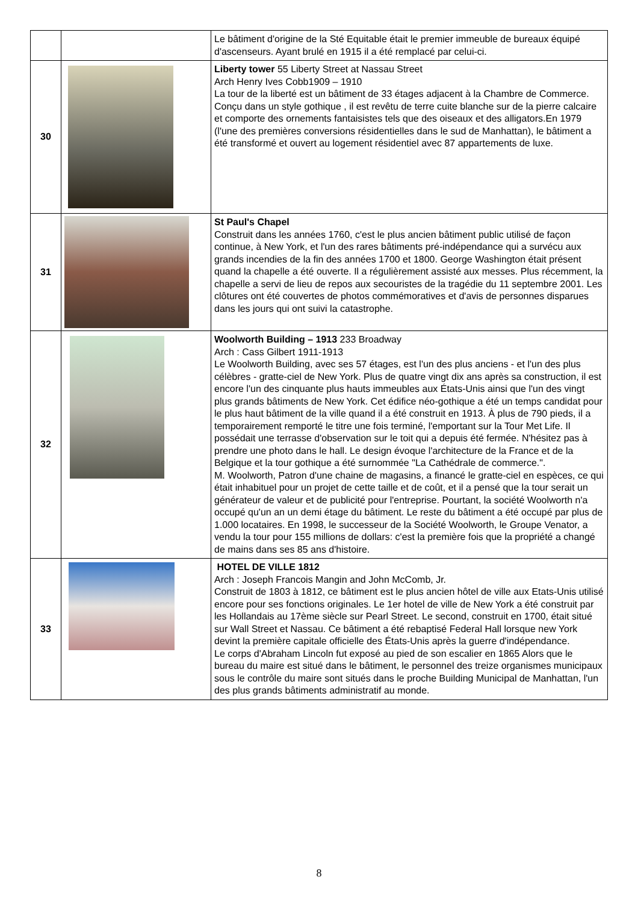| | | Le bâtiment d'origine de la Sté Equitable était le premier immeuble de bureaux équipé d'ascenseurs. Ayant brulé en 1915 il a été remplacé par celui-ci. |
| 30 | | Liberty tower 55 Liberty Street at Nassau Street Arch Henry Ives Cobb1909 – 1910 La tour de la liberté est un bâtiment de 33 étages adjacent à la Chambre de Commerce. Conçu dans un style gothique , il est revêtu de terre cuite blanche sur de la pierre calcaire et comporte des ornements fantaisistes tels que des oiseaux et des alligators.En 1979 (l'une des premières conversions résidentielles dans le sud de Manhattan), le bâtiment a été transformé et ouvert au logement résidentiel avec 87 appartements de luxe. |
| 31 | | St Paul's Chapel Construit dans les années 1760, c'est le plus ancien bâtiment public utilisé de façon continue, à New York, et l'un des rares bâtiments pré-indépendance qui a survécu aux grands incendies de la fin des années 1700 et 1800. George Washington était présent quand la chapelle a été ouverte. Il a régulièrement assisté aux messes. Plus récemment, la chapelle a servi de lieu de repos aux secouristes de la tragédie du 11 septembre 2001. Les clôtures ont été couvertes de photos commémoratives et d'avis de personnes disparues dans les jours qui ont suivi la catastrophe. |
| 32 | | Woolworth Building – 1913 233 Broadway Arch : Cass Gilbert 1911-1913 Le Woolworth Building, avec ses 57 étages, est l'un des plus anciens - et l'un des plus célèbres - gratte-ciel de New York. Plus de quatre vingt dix ans après sa construction, il est encore l'un des cinquante plus hauts immeubles aux États-Unis ainsi que l'un des vingt plus grands bâtiments de New York. Cet édifice néo-gothique a été un temps candidat pour le plus haut bâtiment de la ville quand il a été construit en 1913. À plus de 790 pieds, il a temporairement remporté le titre une fois terminé, l'emportant sur la Tour Met Life. Il possédait une terrasse d'observation sur le toit qui a depuis été fermée. N'hésitez pas à prendre une photo dans le hall. Le design évoque l'architecture de la France et de la Belgique et la tour gothique a été surnommée "La Cathédrale de commerce.". M. Woolworth, Patron d'une chaine de magasins, a financé le gratte-ciel en espèces, ce qui était inhabituel pour un projet de cette taille et de coût, et il a pensé que la tour serait un générateur de valeur et de publicité pour l'entreprise. Pourtant, la société Woolworth n'a occupé qu'un an un demi étage du bâtiment. Le reste du bâtiment a été occupé par plus de 1.000 locataires. En 1998, le successeur de la Société Woolworth, le Groupe Venator, a vendu la tour pour 155 millions de dollars: c'est la première fois que la propriété a changé de mains dans ses 85 ans d'histoire. |
| 33 | | HOTEL DE VILLE 1812 Arch : Joseph Francois Mangin and John McComb, Jr. Construit de 1803 à 1812, ce bâtiment est le plus ancien hôtel de ville aux Etats-Unis utilisé encore pour ses fonctions originales. Le 1er hotel de ville de New York a été construit par les Hollandais au 17ème siècle sur Pearl Street. Le second, construit en 1700, était situé sur Wall Street et Nassau. Ce bâtiment a été rebaptisé Federal Hall lorsque new York devint la première capitale officielle des États-Unis après la guerre d'indépendance. Le corps d'Abraham Lincoln fut exposé au pied de son escalier en 1865 Alors que le bureau du maire est situé dans le bâtiment, le personnel des treize organismes municipaux sous le contrôle du maire sont situés dans le proche Building Municipal de Manhattan, l'un des plus grands bâtiments administratif au monde. |
8